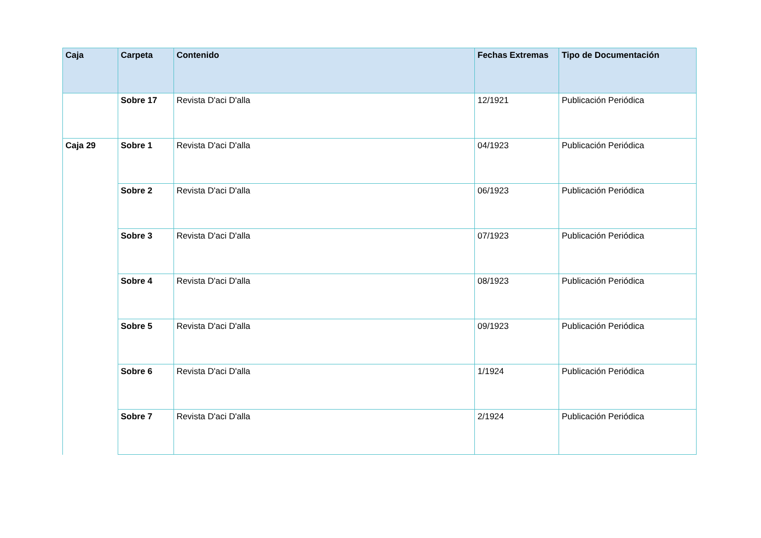| Caja | Carpeta | Contenido | Fechas Extremas | Tipo de Documentación |
| --- | --- | --- | --- | --- |
| | Sobre 17 | Revista D'aci D'alla | 12/1921 | Publicación Periódica |
| Caja 29 | Sobre 1 | Revista D'aci D'alla | 04/1923 | Publicación Periódica |
| | Sobre 2 | Revista D'aci D'alla | 06/1923 | Publicación Periódica |
| | Sobre 3 | Revista D'aci D'alla | 07/1923 | Publicación Periódica |
| | Sobre 4 | Revista D'aci D'alla | 08/1923 | Publicación Periódica |
| | Sobre 5 | Revista D'aci D'alla | 09/1923 | Publicación Periódica |
| | Sobre 6 | Revista D'aci D'alla | 1/1924 | Publicación Periódica |
| | Sobre 7 | Revista D'aci D'alla | 2/1924 | Publicación Periódica |